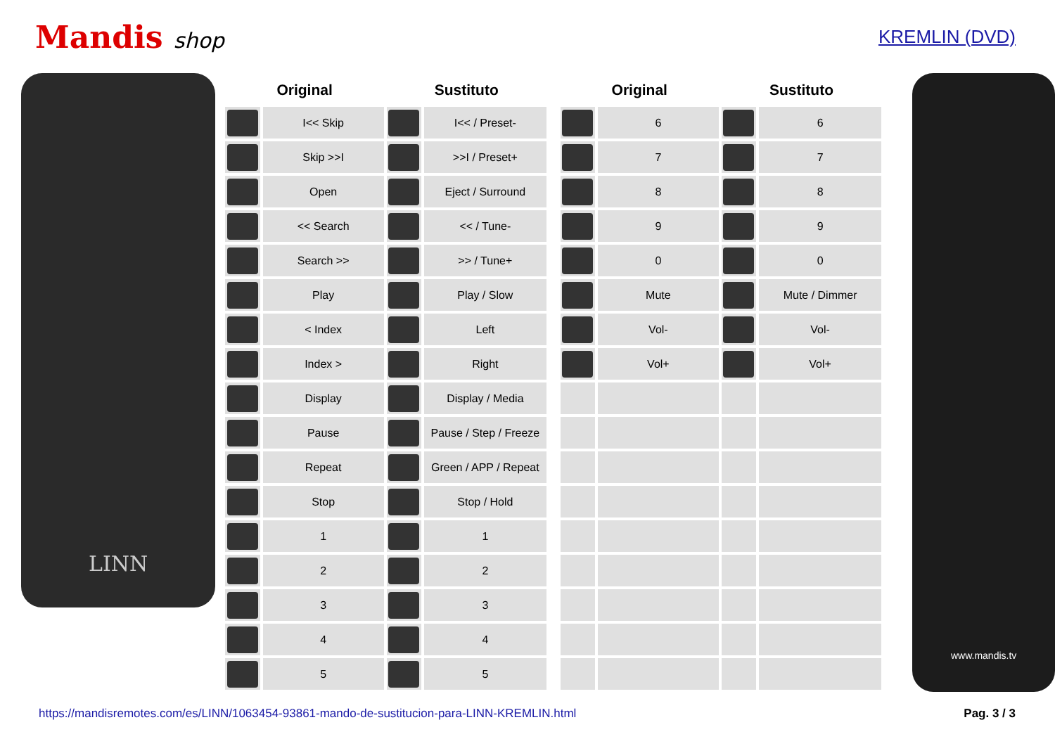Mandis shop
KREMLIN (DVD)
LINN
| Original | | Sustituto | |
| --- | --- | --- | --- |
| | I<< Skip | | I<< / Preset- |
| | Skip >>I | | >>I / Preset+ |
| | Open | | Eject / Surround |
| | << Search | | << / Tune- |
| | Search >> | | >> / Tune+ |
| | Play | | Play / Slow |
| | < Index | | Left |
| | Index > | | Right |
| | Display | | Display / Media |
| | Pause | | Pause / Step / Freeze |
| | Repeat | | Green / APP / Repeat |
| | Stop | | Stop / Hold |
| | 1 | | 1 |
| | 2 | | 2 |
| | 3 | | 3 |
| | 4 | | 4 |
| | 5 | | 5 |
| Original | | Sustituto | |
| --- | --- | --- | --- |
| | 6 | | 6 |
| | 7 | | 7 |
| | 8 | | 8 |
| | 9 | | 9 |
| | 0 | | 0 |
| | Mute | | Mute / Dimmer |
| | Vol- | | Vol- |
| | Vol+ | | Vol+ |
www.mandis.tv
https://mandisremotes.com/es/LINN/1063454-93861-mando-de-sustitucion-para-LINN-KREMLIN.html Pag. 3 / 3